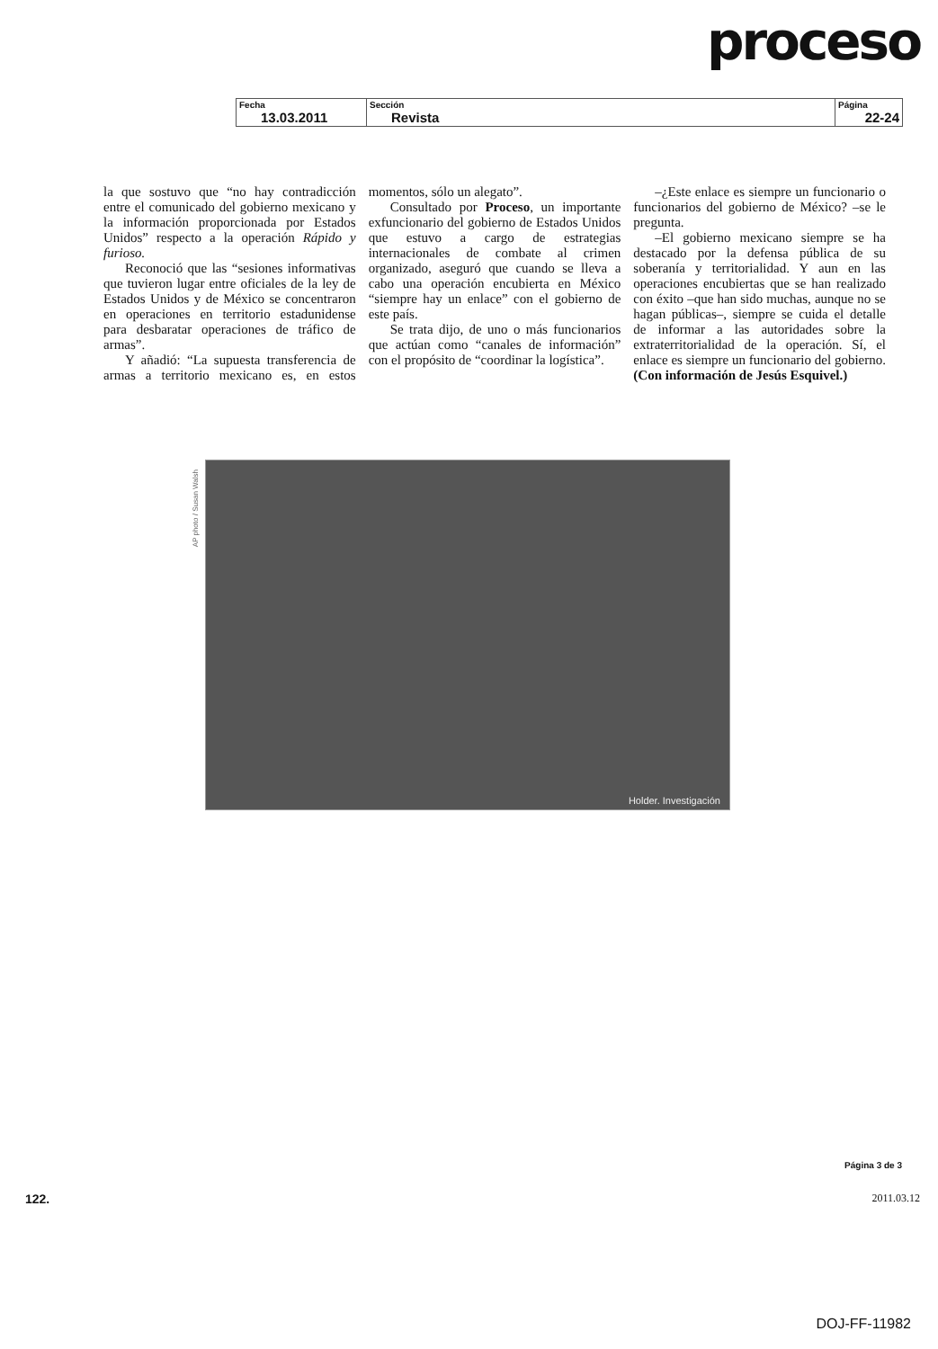proceso
| Fecha 13.03.2011 | Sección Revista | Página 22-24 |
la que sostuvo que “no hay contradicción entre el comunicado del gobierno mexicano y la información proporcionada por Estados Unidos” respecto a la operación Rápido y furioso.
Reconoció que las “sesiones informativas que tuvieron lugar entre oficiales de la ley de Estados Unidos y de México se concentraron en operaciones en territorio estadunidense para desbaratar operaciones de tráfico de armas”.
Y añadió: “La supuesta transferencia de armas a territorio mexicano es, en estos momentos, sólo un alegato”.
Consultado por Proceso, un importante exfuncionario del gobierno de Estados Unidos que estuvo a cargo de estrategias internacionales de combate al crimen organizado, aseguró que cuando se lleva a cabo una operación encubierta en México “siempre hay un enlace” con el gobierno de este país.
Se trata dijo, de uno o más funcionarios que actúan como “canales de información” con el propósito de “coordinar la logística”.
–¿Este enlace es siempre un funcionario o funcionarios del gobierno de México? –se le pregunta.
–El gobierno mexicano siempre se ha destacado por la defensa pública de su soberanía y territorialidad. Y aun en las operaciones encubiertas que se han realizado con éxito –que han sido muchas, aunque no se hagan públicas–, siempre se cuida el detalle de informar a las autoridades sobre la extraterritorialidad de la operación. Sí, el enlace es siempre un funcionario del gobierno. (Con información de Jesús Esquivel.)
AP photo / Susan Walsh
Holder. Investigación
Página 3 de 3
122. 2011.03.12
DOJ-FF-11982